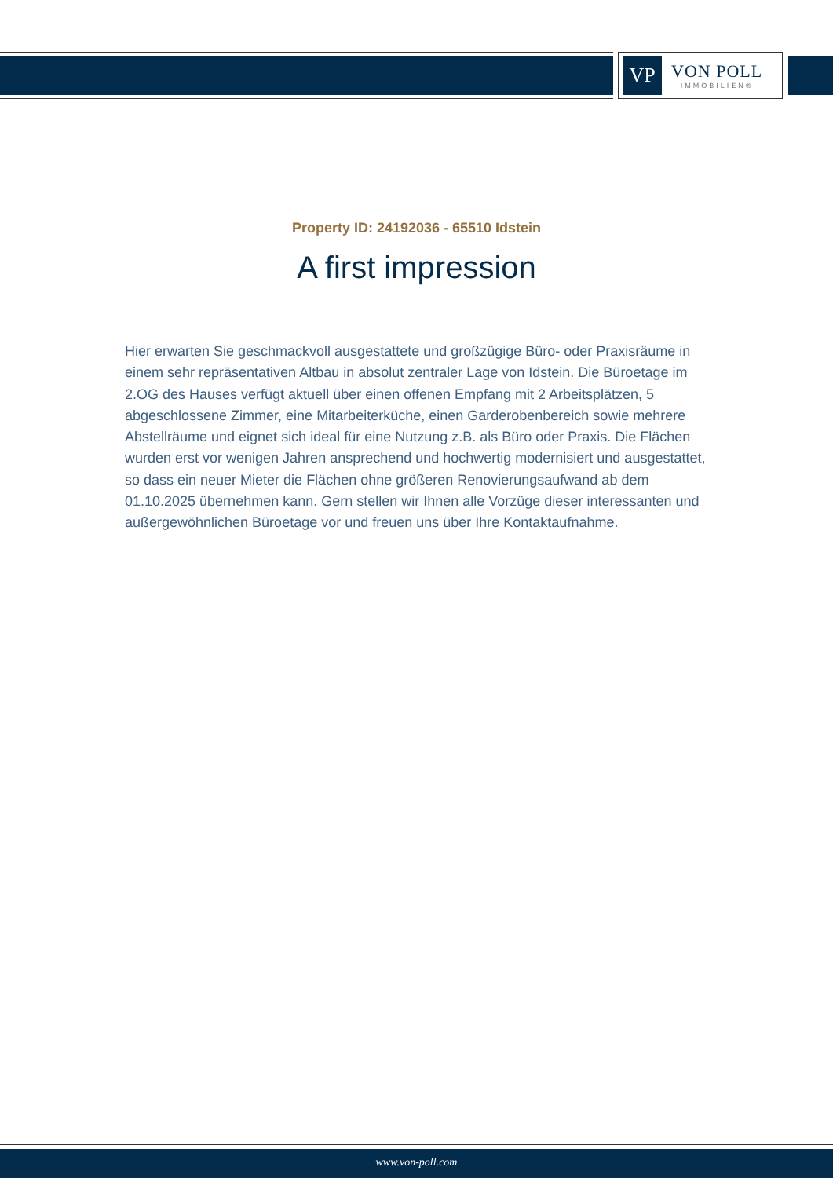VP
VON POLL
IMMOBILIEN®
Property ID: 24192036 - 65510 Idstein
A first impression
Hier erwarten Sie geschmackvoll ausgestattete und großzügige Büro- oder Praxisräume in einem sehr repräsentativen Altbau in absolut zentraler Lage von Idstein. Die Büroetage im 2.OG des Hauses verfügt aktuell über einen offenen Empfang mit 2 Arbeitsplätzen, 5 abgeschlossene Zimmer, eine Mitarbeiterküche, einen Garderobenbereich sowie mehrere Abstellräume und eignet sich ideal für eine Nutzung z.B. als Büro oder Praxis. Die Flächen wurden erst vor wenigen Jahren ansprechend und hochwertig modernisiert und ausgestattet, so dass ein neuer Mieter die Flächen ohne größeren Renovierungsaufwand ab dem 01.10.2025 übernehmen kann. Gern stellen wir Ihnen alle Vorzüge dieser interessanten und außergewöhnlichen Büroetage vor und freuen uns über Ihre Kontaktaufnahme.
www.von-poll.com